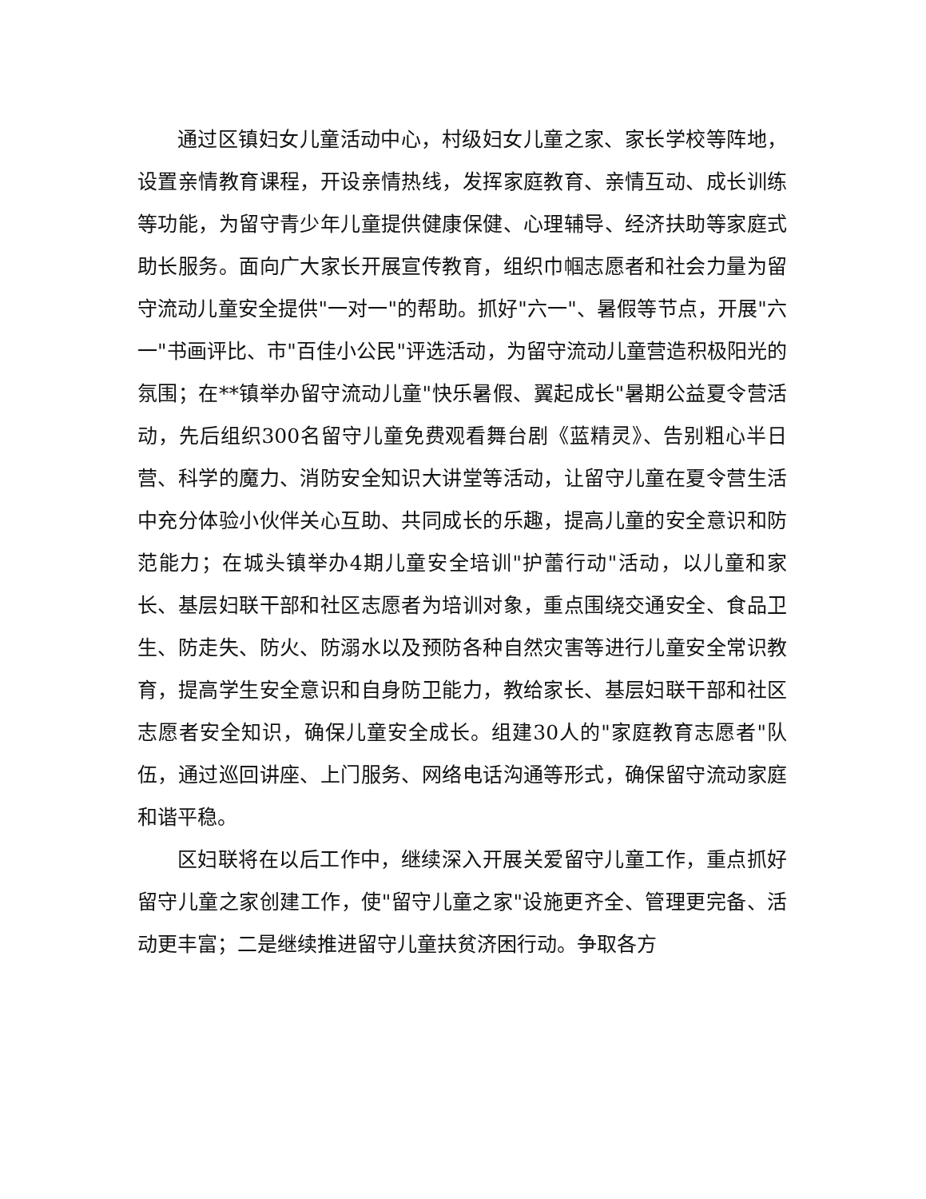通过区镇妇女儿童活动中心，村级妇女儿童之家、家长学校等阵地，设置亲情教育课程，开设亲情热线，发挥家庭教育、亲情互动、成长训练等功能，为留守青少年儿童提供健康保健、心理辅导、经济扶助等家庭式助长服务。面向广大家长开展宣传教育，组织巾帼志愿者和社会力量为留守流动儿童安全提供"一对一"的帮助。抓好"六一"、暑假等节点，开展"六一"书画评比、市"百佳小公民"评选活动，为留守流动儿童营造积极阳光的氛围；在**镇举办留守流动儿童"快乐暑假、翼起成长"暑期公益夏令营活动，先后组织300名留守儿童免费观看舞台剧《蓝精灵》、告别粗心半日营、科学的魔力、消防安全知识大讲堂等活动，让留守儿童在夏令营生活中充分体验小伙伴关心互助、共同成长的乐趣，提高儿童的安全意识和防范能力；在城头镇举办4期儿童安全培训"护蕾行动"活动，以儿童和家长、基层妇联干部和社区志愿者为培训对象，重点围绕交通安全、食品卫生、防走失、防火、防溺水以及预防各种自然灾害等进行儿童安全常识教育，提高学生安全意识和自身防卫能力，教给家长、基层妇联干部和社区志愿者安全知识，确保儿童安全成长。组建30人的"家庭教育志愿者"队伍，通过巡回讲座、上门服务、网络电话沟通等形式，确保留守流动家庭和谐平稳。
区妇联将在以后工作中，继续深入开展关爱留守儿童工作，重点抓好留守儿童之家创建工作，使"留守儿童之家"设施更齐全、管理更完备、活动更丰富；二是继续推进留守儿童扶贫济困行动。争取各方